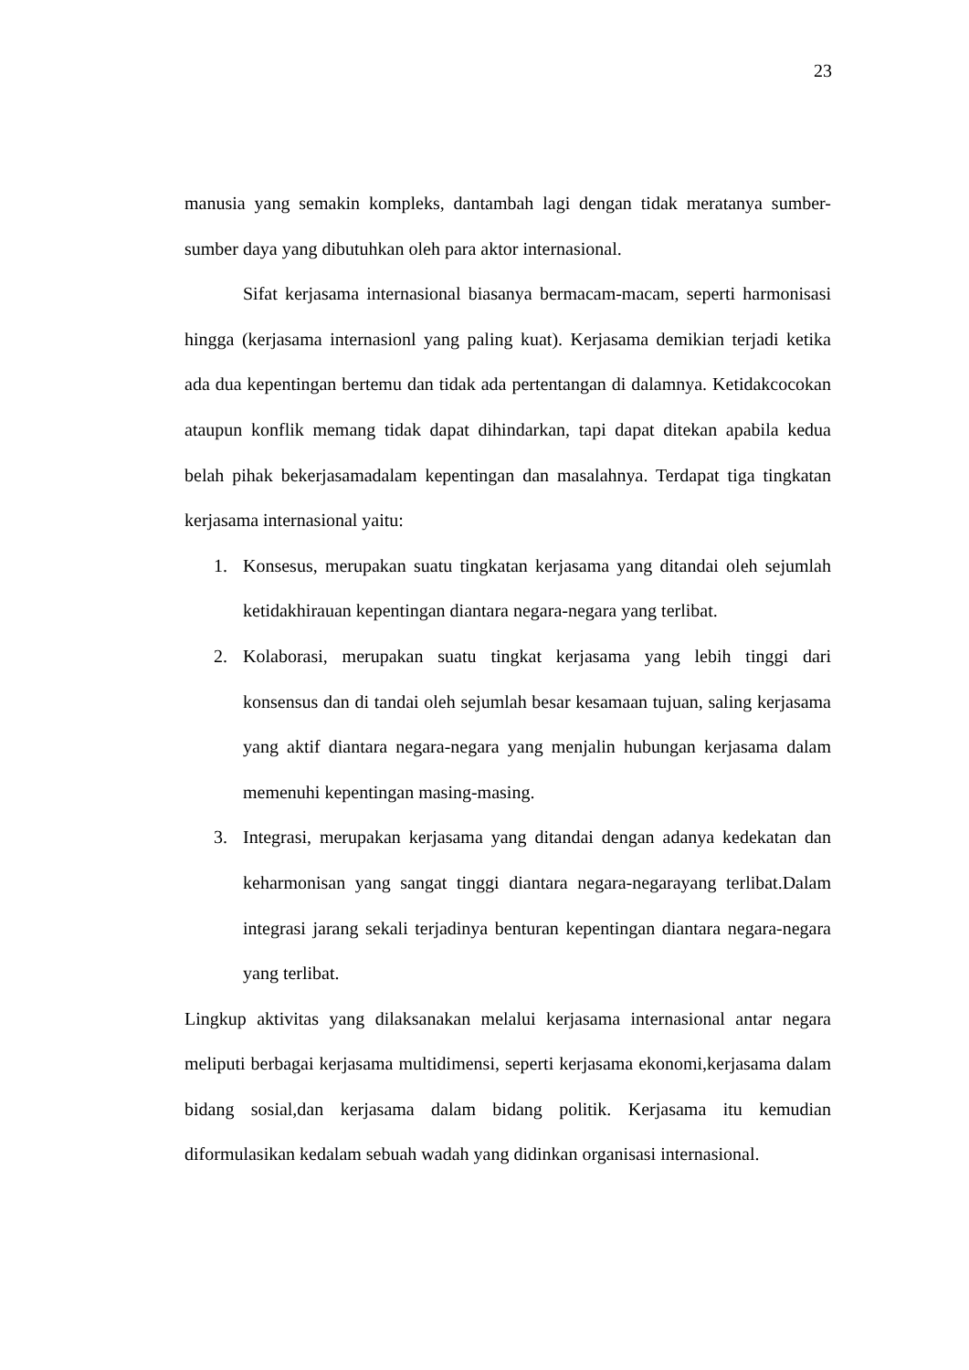23
manusia yang semakin kompleks, dantambah lagi dengan tidak meratanya sumber-sumber daya yang dibutuhkan oleh para aktor internasional.
Sifat kerjasama internasional biasanya bermacam-macam, seperti harmonisasi hingga (kerjasama internasionl yang paling kuat). Kerjasama demikian terjadi ketika ada dua kepentingan bertemu dan tidak ada pertentangan di dalamnya. Ketidakcocokan ataupun konflik memang tidak dapat dihindarkan, tapi dapat ditekan apabila kedua belah pihak bekerjasamadalam kepentingan dan masalahnya. Terdapat tiga tingkatan kerjasama internasional yaitu:
1. Konsesus, merupakan suatu tingkatan kerjasama yang ditandai oleh sejumlah ketidakhirauan kepentingan diantara negara-negara yang terlibat.
2. Kolaborasi, merupakan suatu tingkat kerjasama yang lebih tinggi dari konsensus dan di tandai oleh sejumlah besar kesamaan tujuan, saling kerjasama yang aktif diantara negara-negara yang menjalin hubungan kerjasama dalam memenuhi kepentingan masing-masing.
3. Integrasi, merupakan kerjasama yang ditandai dengan adanya kedekatan dan keharmonisan yang sangat tinggi diantara negara-negarayang terlibat.Dalam integrasi jarang sekali terjadinya benturan kepentingan diantara negara-negara yang terlibat.
Lingkup aktivitas yang dilaksanakan melalui kerjasama internasional antar negara meliputi berbagai kerjasama multidimensi, seperti kerjasama ekonomi,kerjasama dalam bidang sosial,dan kerjasama dalam bidang politik. Kerjasama itu kemudian diformulasikan kedalam sebuah wadah yang didinkan organisasi internasional.